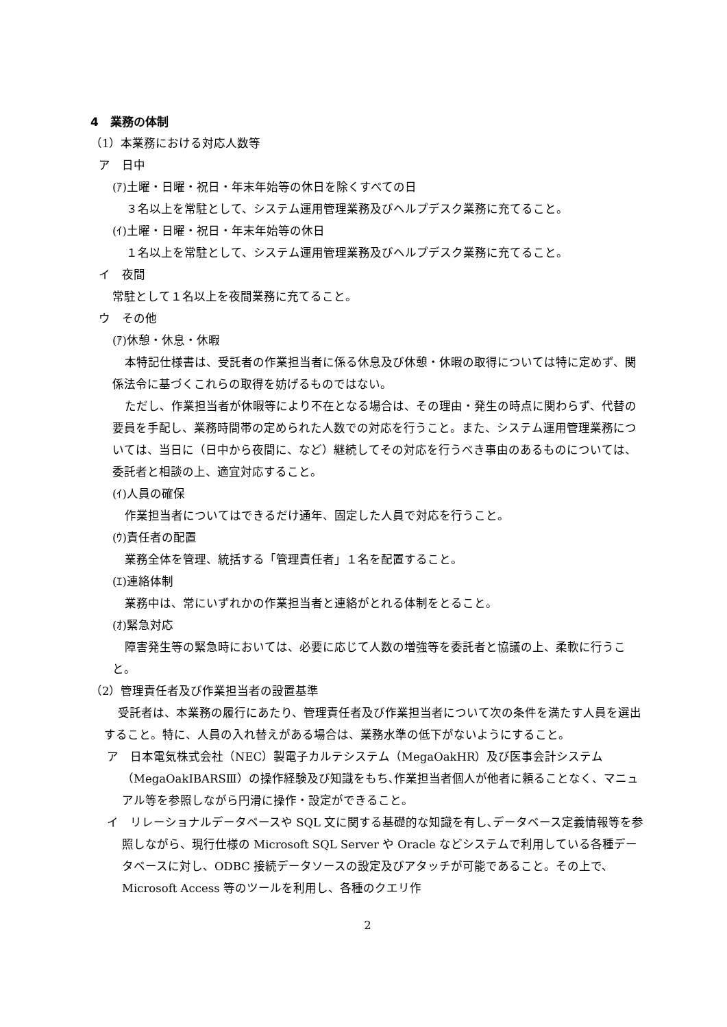4　業務の体制
（1）本業務における対応人数等
ア　日中
(ｱ)土曜・日曜・祝日・年末年始等の休日を除くすべての日
３名以上を常駐として、システム運用管理業務及びヘルプデスク業務に充てること。
(ｲ)土曜・日曜・祝日・年末年始等の休日
１名以上を常駐として、システム運用管理業務及びヘルプデスク業務に充てること。
イ　夜間
常駐として１名以上を夜間業務に充てること。
ウ　その他
(ｱ)休憩・休息・休暇
本特記仕様書は、受託者の作業担当者に係る休息及び休憩・休暇の取得については特に定めず、関係法令に基づくこれらの取得を妨げるものではない。
ただし、作業担当者が休暇等により不在となる場合は、その理由・発生の時点に関わらず、代替の要員を手配し、業務時間帯の定められた人数での対応を行うこと。また、システム運用管理業務については、当日に（日中から夜間に、など）継続してその対応を行うべき事由のあるものについては、委託者と相談の上、適宜対応すること。
(ｲ)人員の確保
作業担当者についてはできるだけ通年、固定した人員で対応を行うこと。
(ｳ)責任者の配置
業務全体を管理、統括する「管理責任者」１名を配置すること。
(ｴ)連絡体制
業務中は、常にいずれかの作業担当者と連絡がとれる体制をとること。
(ｵ)緊急対応
障害発生等の緊急時においては、必要に応じて人数の増強等を委託者と協議の上、柔軟に行うこと。
（2）管理責任者及び作業担当者の設置基準
受託者は、本業務の履行にあたり、管理責任者及び作業担当者について次の条件を満たす人員を選出すること。特に、人員の入れ替えがある場合は、業務水準の低下がないようにすること。
ア　日本電気株式会社（NEC）製電子カルテシステム（MegaOakHR）及び医事会計システム（MegaOakIBARSⅢ）の操作経験及び知識をもち､作業担当者個人が他者に頼ることなく、マニュアル等を参照しながら円滑に操作・設定ができること。
イ　リレーショナルデータベースや SQL 文に関する基礎的な知識を有し､データベース定義情報等を参照しながら、現行仕様の Microsoft SQL Server や Oracle などシステムで利用している各種データベースに対し、ODBC 接続データソースの設定及びアタッチが可能であること。その上で、Microsoft Access 等のツールを利用し、各種のクエリ作
2